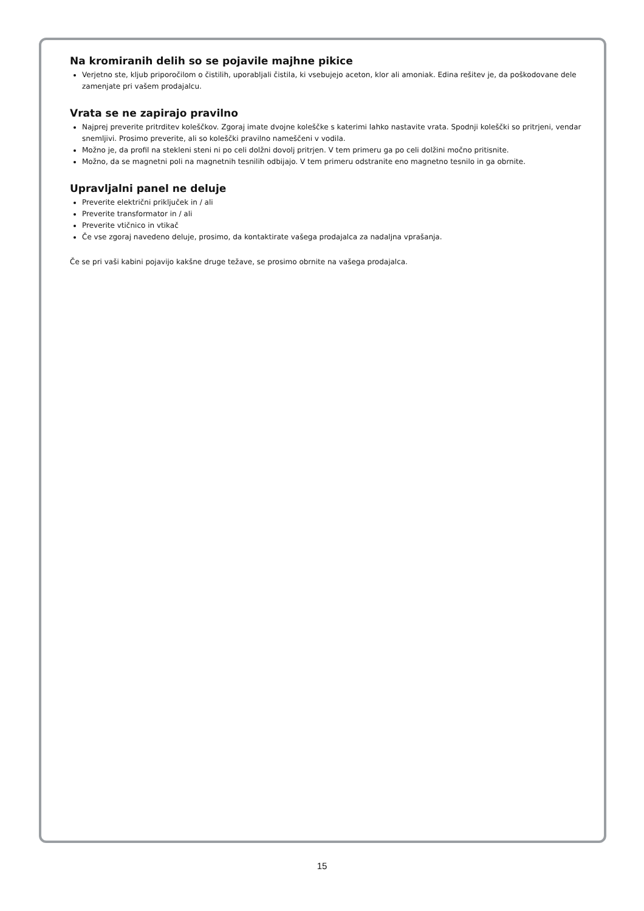Na kromiranih delih so se pojavile majhne pikice
Verjetno ste, kljub priporočilom o čistilih, uporabljali čistila, ki vsebujejo aceton, klor ali amoniak. Edina rešitev je, da poškodovane dele zamenjate pri vašem prodajalcu.
Vrata se ne zapirajo pravilno
Najprej preverite pritrditev koleščkov. Zgoraj imate dvojne koleščke s katerimi lahko nastavite vrata. Spodnji koleščki so pritrjeni, vendar snemljivi. Prosimo preverite, ali so koleščki pravilno nameščeni v vodila.
Možno je, da profil na stekleni steni ni po celi dolžni dovolj pritrjen. V tem primeru ga po celi dolžini močno pritisnite.
Možno, da se magnetni poli na magnetnih tesnilih odbijajo. V tem primeru odstranite eno magnetno tesnilo in ga obrnite.
Upravljalni panel ne deluje
Preverite električni priključek in / ali
Preverite transformator in / ali
Preverite vtičnico in vtikač
Če vse zgoraj navedeno deluje, prosimo, da kontaktirate vašega prodajalca za nadaljna vprašanja.
Če se pri vaši kabini pojavijo kakšne druge težave, se prosimo obrnite na vašega prodajalca.
15